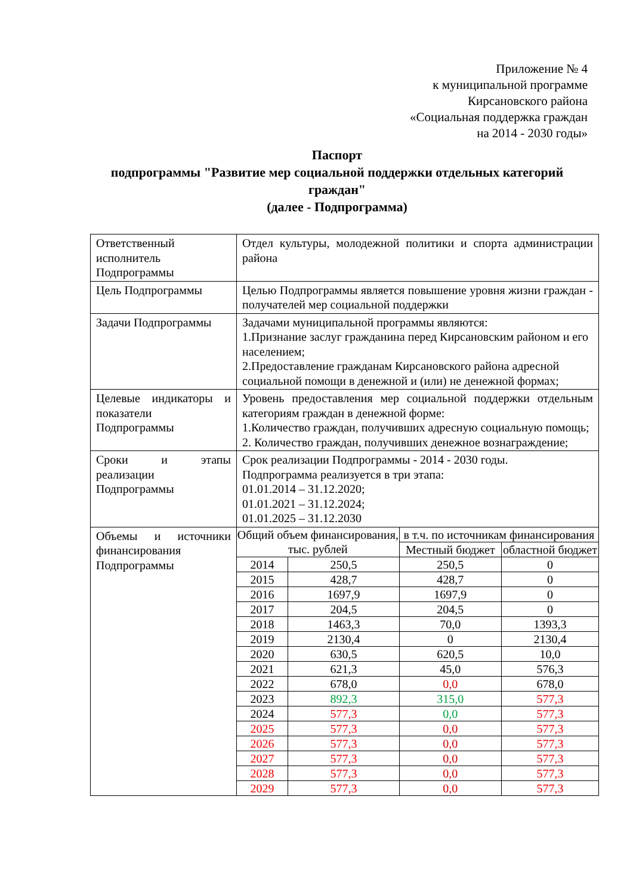Приложение № 4
к муниципальной программе
Кирсановского района
«Социальная поддержка граждан
на 2014 - 2030 годы»
Паспорт
подпрограммы "Развитие мер социальной поддержки отдельных категорий граждан"
(далее - Подпрограмма)
| Ответственный исполнитель Подпрограммы | Отдел культуры, молодежной политики и спорта администрации района |
| Цель Подпрограммы | Целью Подпрограммы является повышение уровня жизни граждан - получателей мер социальной поддержки |
| Задачи Подпрограммы | Задачами муниципальной программы являются: 1.Признание заслуг гражданина перед Кирсановским районом и его населением; 2.Предоставление гражданам Кирсановского района адресной социальной помощи в денежной и (или) не денежной формах; |
| Целевые индикаторы и показатели Подпрограммы | Уровень предоставления мер социальной поддержки отдельным категориям граждан в денежной форме: 1.Количество граждан, получивших адресную социальную помощь; 2. Количество граждан, получивших денежное вознаграждение; |
| Сроки и этапы реализации Подпрограммы | Срок реализации Подпрограммы - 2014 - 2030 годы. Подпрограмма реализуется в три этапа: 01.01.2014 – 31.12.2020; 01.01.2021 – 31.12.2024; 01.01.2025 – 31.12.2030 |
| Объемы и источники финансирования Подпрограммы | / Общий объем финансирования, тыс. рублей / / в т.ч. по источникам финансирования / / / --- / --- / --- / --- / / / / Местный бюджет / областной бюджет / / 2014 / 250,5 / 250,5 / 0 / / 2015 / 428,7 / 428,7 / 0 / / 2016 / 1697,9 / 1697,9 / 0 / / 2017 / 204,5 / 204,5 / 0 / / 2018 / 1463,3 / 70,0 / 1393,3 / / 2019 / 2130,4 / 0 / 2130,4 / / 2020 / 630,5 / 620,5 / 10,0 / / 2021 / 621,3 / 45,0 / 576,3 / / 2022 / 678,0 / 0,0 / 678,0 / / 2023 / 892,3 / 315,0 / 577,3 / / 2024 / 577,3 / 0,0 / 577,3 / / 2025 / 577,3 / 0,0 / 577,3 / / 2026 / 577,3 / 0,0 / 577,3 / / 2027 / 577,3 / 0,0 / 577,3 / / 2028 / 577,3 / 0,0 / 577,3 / / 2029 / 577,3 / 0,0 / 577,3 / |